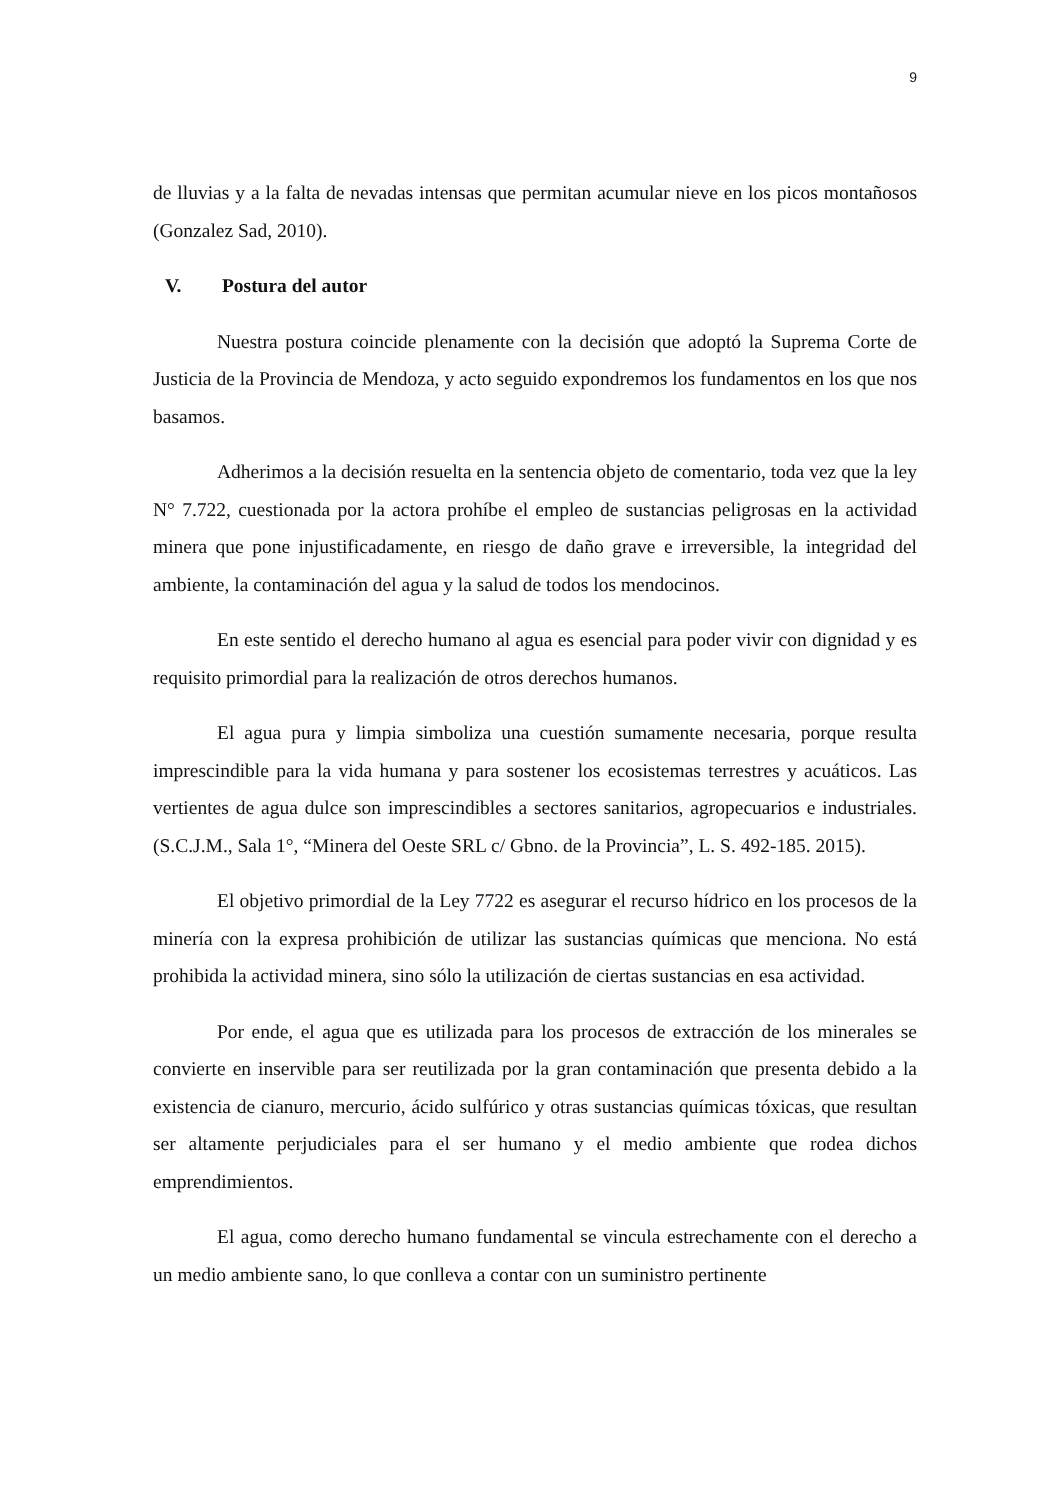9
de lluvias y a la falta de nevadas intensas que permitan acumular nieve en los picos montañosos (Gonzalez Sad, 2010).
V. Postura del autor
Nuestra postura coincide plenamente con la decisión que adoptó la Suprema Corte de Justicia de la Provincia de Mendoza, y acto seguido expondremos los fundamentos en los que nos basamos.
Adherimos a la decisión resuelta en la sentencia objeto de comentario, toda vez que la ley N° 7.722, cuestionada por la actora prohíbe el empleo de sustancias peligrosas en la actividad minera que pone injustificadamente, en riesgo de daño grave e irreversible, la integridad del ambiente, la contaminación del agua y la salud de todos los mendocinos.
En este sentido el derecho humano al agua es esencial para poder vivir con dignidad y es requisito primordial para la realización de otros derechos humanos.
El agua pura y limpia simboliza una cuestión sumamente necesaria, porque resulta imprescindible para la vida humana y para sostener los ecosistemas terrestres y acuáticos. Las vertientes de agua dulce son imprescindibles a sectores sanitarios, agropecuarios e industriales. (S.C.J.M., Sala 1°, “Minera del Oeste SRL c/ Gbno. de la Provincia”, L. S. 492-185. 2015).
El objetivo primordial de la Ley 7722 es asegurar el recurso hídrico en los procesos de la minería con la expresa prohibición de utilizar las sustancias químicas que menciona. No está prohibida la actividad minera, sino sólo la utilización de ciertas sustancias en esa actividad.
Por ende, el agua que es utilizada para los procesos de extracción de los minerales se convierte en inservible para ser reutilizada por la gran contaminación que presenta debido a la existencia de cianuro, mercurio, ácido sulfúrico y otras sustancias químicas tóxicas, que resultan ser altamente perjudiciales para el ser humano y el medio ambiente que rodea dichos emprendimientos.
El agua, como derecho humano fundamental se vincula estrechamente con el derecho a un medio ambiente sano, lo que conlleva a contar con un suministro pertinente